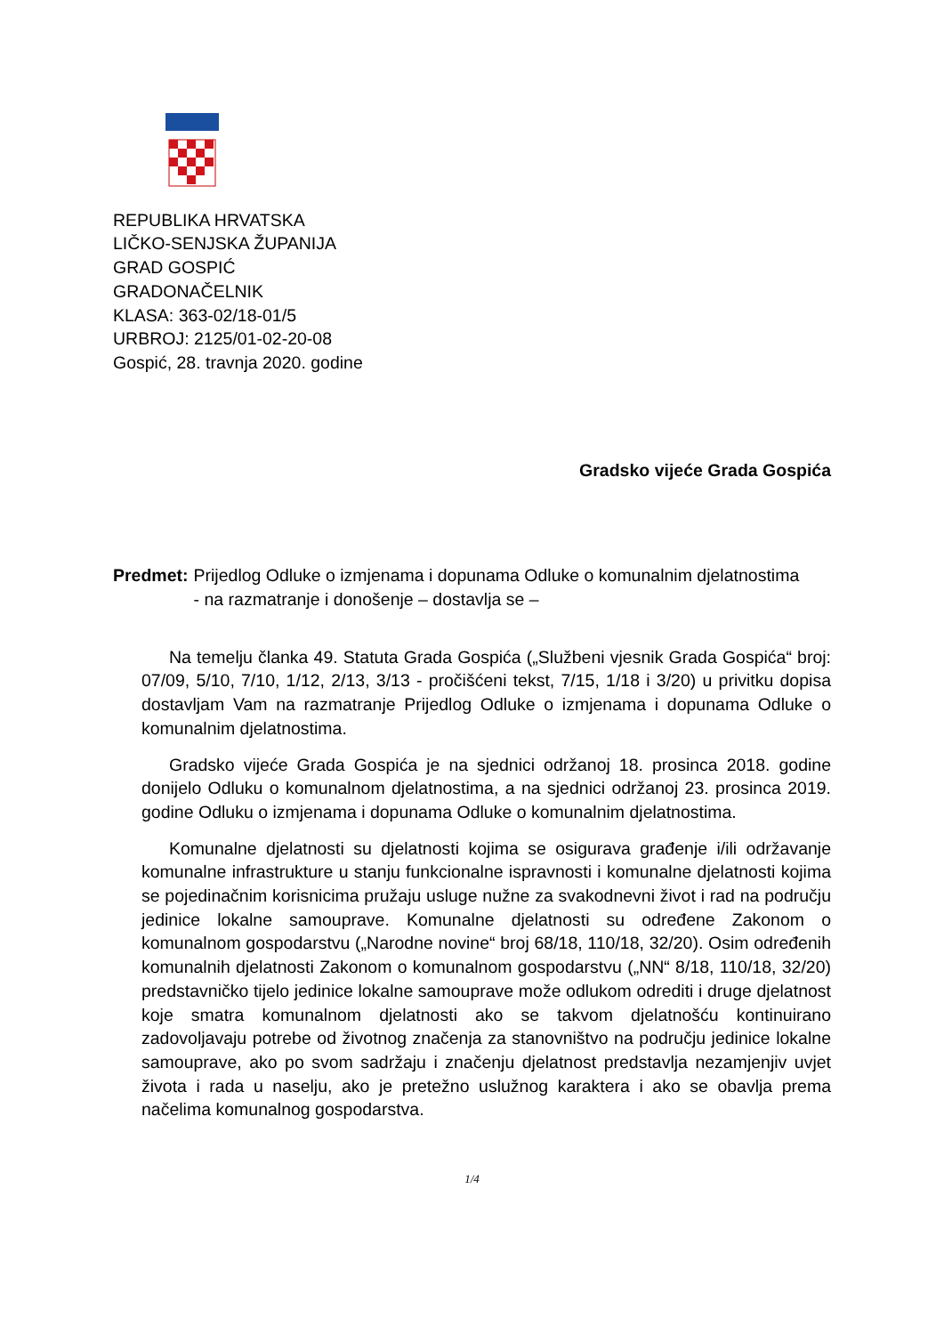REPUBLIKA HRVATSKA
LIČKO-SENJSKA ŽUPANIJA
GRAD GOSPIĆ
GRADONAČELNIK
KLASA: 363-02/18-01/5
URBROJ: 2125/01-02-20-08
Gospić, 28. travnja 2020. godine
Gradsko vijeće Grada Gospića
Predmet: Prijedlog Odluke o izmjenama i dopunama Odluke o komunalnim djelatnostima
- na razmatranje i donošenje – dostavlja se –
Na temelju članka 49. Statuta Grada Gospića („Službeni vjesnik Grada Gospića“ broj: 07/09, 5/10, 7/10, 1/12, 2/13, 3/13 - pročišćeni tekst, 7/15, 1/18 i 3/20) u privitku dopisa dostavljam Vam na razmatranje Prijedlog Odluke o izmjenama i dopunama Odluke o komunalnim djelatnostima.
Gradsko vijeće Grada Gospića je na sjednici održanoj 18. prosinca 2018. godine donijelo Odluku o komunalnom djelatnostima, a na sjednici održanoj 23. prosinca 2019. godine Odluku o izmjenama i dopunama Odluke o komunalnim djelatnostima.
Komunalne djelatnosti su djelatnosti kojima se osigurava građenje i/ili održavanje komunalne infrastrukture u stanju funkcionalne ispravnosti i komunalne djelatnosti kojima se pojedinačnim korisnicima pružaju usluge nužne za svakodnevni život i rad na području jedinice lokalne samouprave. Komunalne djelatnosti su određene Zakonom o komunalnom gospodarstvu („Narodne novine“ broj 68/18, 110/18, 32/20). Osim određenih komunalnih djelatnosti Zakonom o komunalnom gospodarstvu („NN“ 8/18, 110/18, 32/20) predstavničko tijelo jedinice lokalne samouprave može odlukom odrediti i druge djelatnost koje smatra komunalnom djelatnosti ako se takvom djelatnošću kontinuirano zadovoljavaju potrebe od životnog značenja za stanovništvo na području jedinice lokalne samouprave, ako po svom sadržaju i značenju djelatnost predstavlja nezamjenjiv uvjet života i rada u naselju, ako je pretežno uslužnog karaktera i ako se obavlja prema načelima komunalnog gospodarstva.
1/4